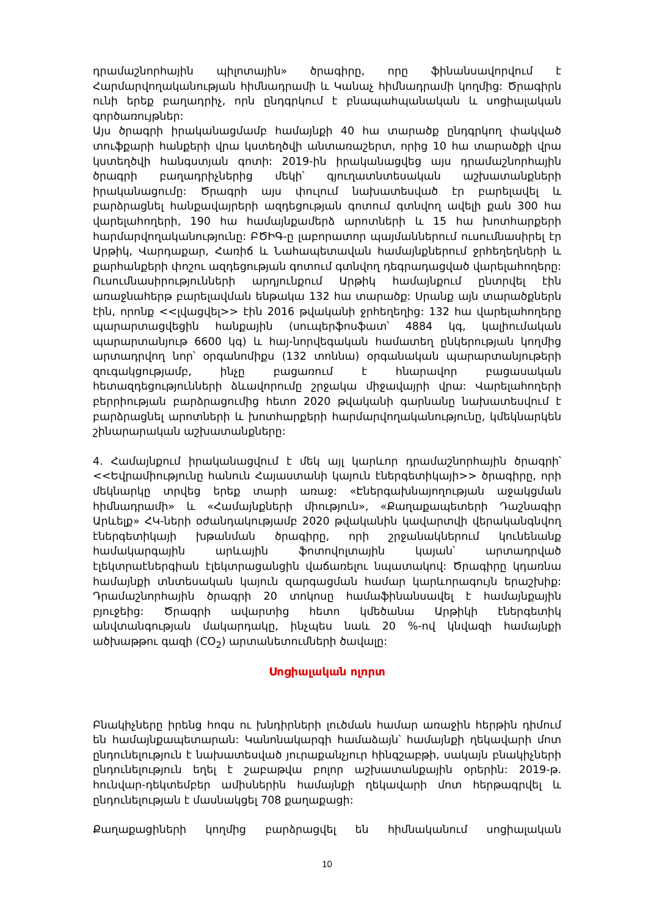դրամաշնորհային պիլոտային» ծրագիրը, որը ֆինանսավորվում է Հարմարվողականության հիմնադրամի և Կանաչ հիմնադրամի կողմից: Ծրագիրն ունի երեք բաղադրիչ, որն ընդգրկում է բնապահպանական և սոցիալական գործառույթներ:
Այս ծրագրի իրականացմամբ համայնքի 40 հա տարածք ընդգրկող փակված տուֆքարի հանքերի վրա կստեղծվի անտառաշերտ, որից 10 հա տարածքի վրա կստեղծվի հանգստյան գոտի: 2019-ին իրականացվեց այս դրամաշնորհային ծրագրի բաղադրիչներից մեկի՝ գյուղատնտեսական աշխատանքների իրականացումը: Ծրագրի այս փուլում նախատեսված էր բարելավել և բարձրացնել հանքավայրերի ազդեցության գոտում գտնվող ավելի քան 300 հա վարելահողերի, 190 հա համայնքամերձ արոտների և 15 հա խոտհարքերի հարմարվողականությունը: ԲԾԻԳ-ը լաբորատոր պայմաններում ուսումնասիրել էր Արթիկ, Վարդաքար, Հառիճ և Նահապետավան համայնքներում ջրհեղեղների և քարհանքերի փոշու ազդեցության գոտում գտնվող դեգրադացված վարելահողերը: Ուսումնասիրությունների արդյունքում Արթիկ համայնքում ընտրվել էին առաջնահերթ բարելավման ենթակա 132 հա տարածք: Սրանք այն տարածքներն էին, որոնք <<լվացվել>> էին 2016 թվականի ջրհեղեղից: 132 հա վարելահողերը պարարտացվեցին հանքային (սուպերֆոսֆատ՝ 4884 կգ, կալիումական պարարտանյութ 6600 կգ) և հայ-նորվեգական համատեղ ընկերության կողմից արտադրվող նոր՝ օրգանոմիքս (132 տոննա) օրգանական պարարտանյութերի զուգակցությամբ, ինչը բացառում է հնարավոր բացասական հետազդեցությունների ձևավորումը շրջակա միջավայրի վրա: Վարելահողերի բերրիության բարձրացումից հետո 2020 թվականի գարնանը նախատեսվում է բարձրացնել արոտների և խոտհարքերի հարմարվողականությունը, կմեկնարկեն շինարարական աշխատանքները:
4. Համայնքում իրականացվում է մեկ այլ կարևոր դրամաշնորհային ծրագրի՝ <<Եվրամիությունը հանուն Հայաստանի կայուն էներգետիկայի>> ծրագիրը, որի մեկնարկը տրվեց երեք տարի առաջ: «Էներգախնայողության աջակցման հիմնադրամի» և «Համայնքների միություն», «Քաղաքապետերի Դաշնագիր Արևելք» ՀԿ-ների օժանդակությամբ 2020 թվականին կավարտվի վերականգնվող էներգետիկայի խթանման ծրագիրը, որի շրջանակներում կունենանք համակարգային արևային ֆոտովոլտային կայան՝ արտադրված էլեկտրաէներգիան էլեկտրացանցին վաճառելու նպատակով: Ծրագիրը կդառնա համայնքի տնտեսական կայուն զարգացման համար կարևորագույն երաշխիք: Դրամաշնորհային ծրագրի 20 տոկոսը համաֆինանսավել է համայնքային բյուջեից: Ծրագրի ավարտից հետո կմեծանա Արթիկի էներգետիկ անվտանգության մակարդակը, ինչպես նաև 20 %-ով կնվազի համայնքի ածխաթթու գազի (CO<sub>2</sub>) արտանետումների ծավալը:
Սոցիալական ոլորտ
Բնակիչները իրենց հոգս ու խնդիրների լուծման համար առաջին հերթին դիմում են համայնքապետարան: Կանոնակարգի համաձայն՝ համայնքի ղեկավարի մոտ ընդունելություն է նախատեսված յուրաքանչյուր հինգշաբթի, սակայն բնակիչների ընդունելություն եղել է շաբաթվա բոլոր աշխատանքային օրերին: 2019-թ. հունվար-դեկտեմբեր ամիսներին համայնքի ղեկավարի մոտ հերթագրվել և ընդունելության է մասնակցել 708 քաղաքացի:
Քաղաքացիների կողմից բարձրացվել են հիմնականում սոցիալական
10